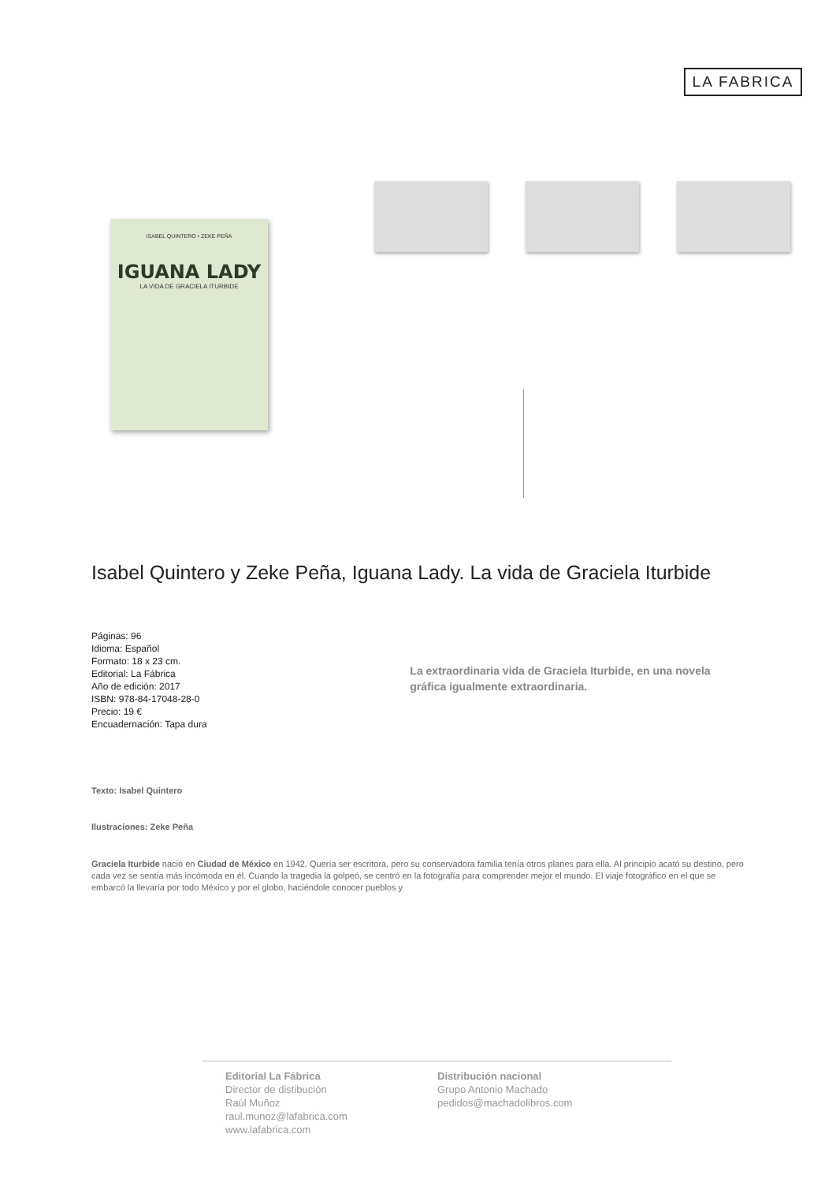LA FABRICA
ISABEL QUINTERO • ZEKE PEÑA
IGUANA LADY
LA VIDA DE GRACIELA ITURBIDE
Isabel Quintero y Zeke Peña, Iguana Lady. La vida de Graciela Iturbide
Páginas: 96
Idioma: Español
Formato: 18 x 23 cm.
Editorial: La Fábrica
Año de edición: 2017
ISBN: 978-84-17048-28-0
Precio: 19 €
Encuadernación: Tapa dura
La extraordinaria vida de Graciela Iturbide, en una novela gráfica igualmente extraordinaria.
Texto: Isabel Quintero
Ilustraciones: Zeke Peña
Graciela Iturbide nació en Ciudad de México en 1942. Quería ser escritora, pero su conservadora familia tenía otros planes para ella. Al principio acató su destino, pero cada vez se sentía más incómoda en él. Cuando la tragedia la golpeó, se centró en la fotografía para comprender mejor el mundo. El viaje fotográfico en el que se embarcó la llevaría por todo México y por el globo, haciéndole conocer pueblos y
Editorial La Fábrica
Director de distibución
Raúl Muñoz
raul.munoz@lafabrica.com
www.lafabrica.com
Distribución nacional
Grupo Antonio Machado
pedidos@machadolibros.com